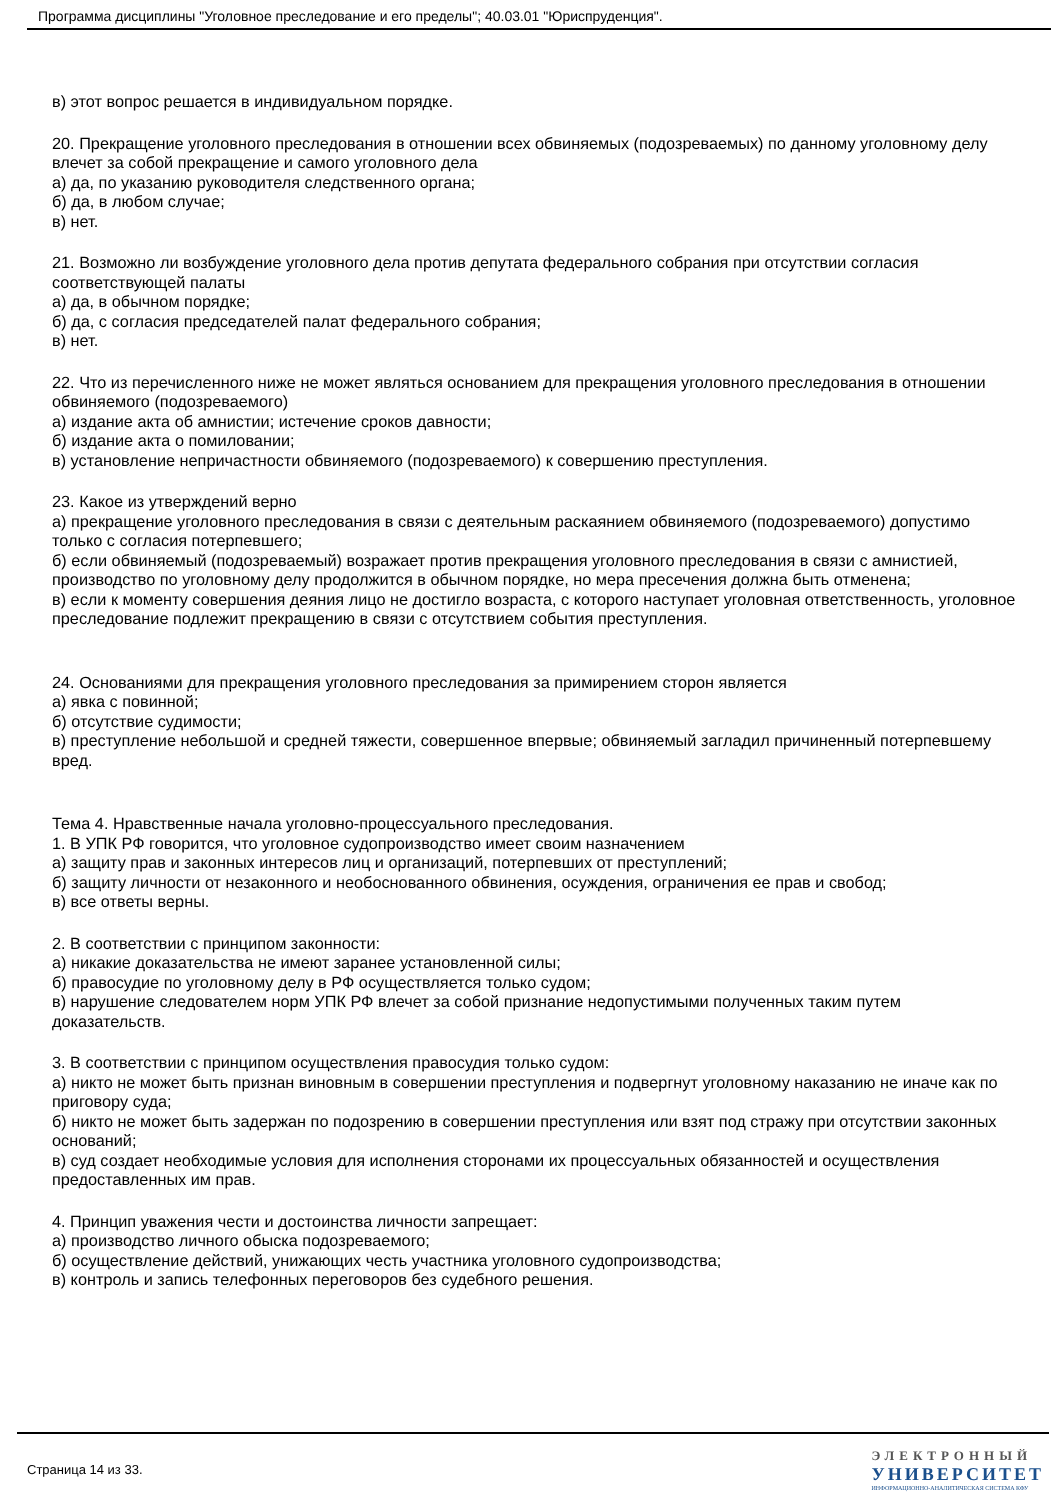Программа дисциплины "Уголовное преследование и его пределы"; 40.03.01 "Юриспруденция".
в) этот вопрос решается в индивидуальном порядке.
20. Прекращение уголовного преследования в отношении всех обвиняемых (подозреваемых) по данному уголовному делу влечет за собой прекращение и самого уголовного дела
а) да, по указанию руководителя следственного органа;
б) да, в любом случае;
в) нет.
21. Возможно ли возбуждение уголовного дела против депутата федерального собрания при отсутствии согласия соответствующей палаты
а) да, в обычном порядке;
б) да, с согласия председателей палат федерального собрания;
в) нет.
22. Что из перечисленного ниже не может являться основанием для прекращения уголовного преследования в отношении обвиняемого (подозреваемого)
а) издание акта об амнистии; истечение сроков давности;
б) издание акта о помиловании;
в) установление непричастности обвиняемого (подозреваемого) к совершению преступления.
23. Какое из утверждений верно
а) прекращение уголовного преследования в связи с деятельным раскаянием обвиняемого (подозреваемого) допустимо только с согласия потерпевшего;
б) если обвиняемый (подозреваемый) возражает против прекращения уголовного преследования в связи с амнистией, производство по уголовному делу продолжится в обычном порядке, но мера пресечения должна быть отменена;
в) если к моменту совершения деяния лицо не достигло возраста, с которого наступает уголовная ответственность, уголовное преследование подлежит прекращению в связи с отсутствием события преступления.
24. Основаниями для прекращения уголовного преследования за примирением сторон является
а) явка с повинной;
б) отсутствие судимости;
в) преступление небольшой и средней тяжести, совершенное впервые; обвиняемый загладил причиненный потерпевшему вред.
Тема 4. Нравственные начала уголовно-процессуального преследования.
1. В УПК РФ говорится, что уголовное судопроизводство имеет своим назначением
а) защиту прав и законных интересов лиц и организаций, потерпевших от преступлений;
б) защиту личности от незаконного и необоснованного обвинения, осуждения, ограничения ее прав и свобод;
в) все ответы верны.
2. В соответствии с принципом законности:
а) никакие доказательства не имеют заранее установленной силы;
б) правосудие по уголовному делу в РФ осуществляется только судом;
в) нарушение следователем норм УПК РФ влечет за собой признание недопустимыми полученных таким путем доказательств.
3. В соответствии с принципом осуществления правосудия только судом:
а) никто не может быть признан виновным в совершении преступления и подвергнут уголовному наказанию не иначе как по приговору суда;
б) никто не может быть задержан по подозрению в совершении преступления или взят под стражу при отсутствии законных оснований;
в) суд создает необходимые условия для исполнения сторонами их процессуальных обязанностей и осуществления предоставленных им прав.
4. Принцип уважения чести и достоинства личности запрещает:
а) производство личного обыска подозреваемого;
б) осуществление действий, унижающих честь участника уголовного судопроизводства;
в) контроль и запись телефонных переговоров без судебного решения.
Страница 14 из 33.
ЭЛЕКТРОННЫЙ
УНИВЕРСИТЕТ
ИНФОРМАЦИОННО-АНАЛИТИЧЕСКАЯ СИСТЕМА КФУ